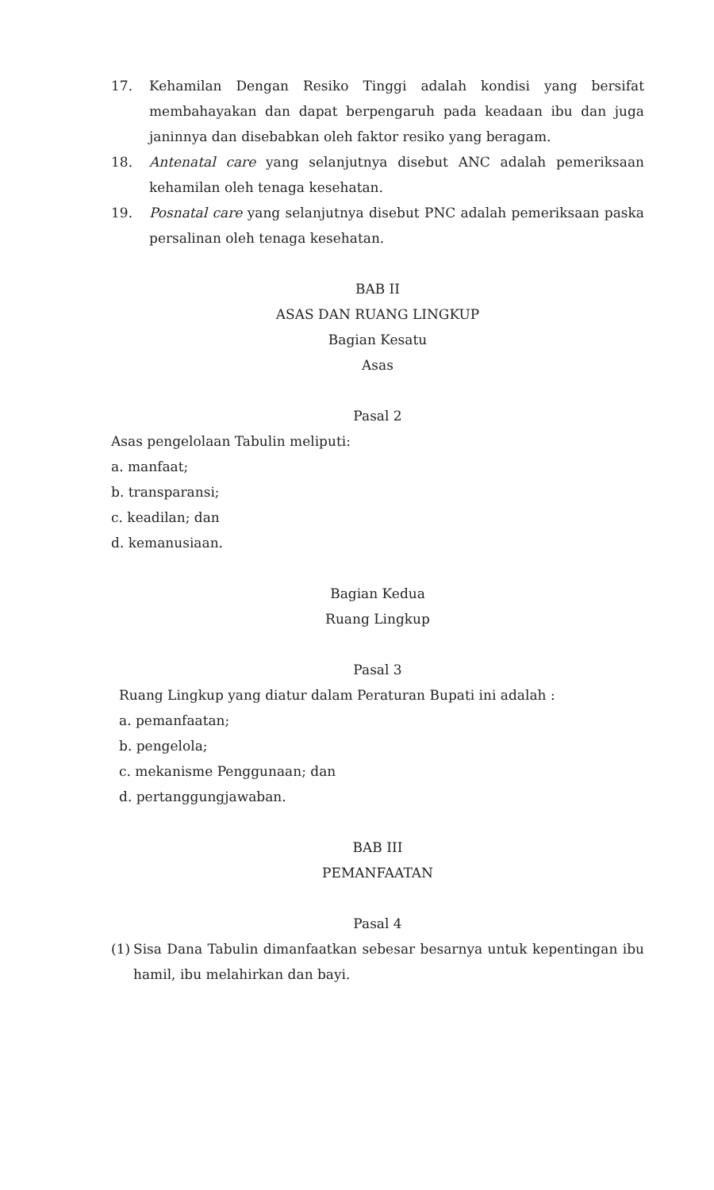17. Kehamilan Dengan Resiko Tinggi adalah kondisi yang bersifat membahayakan dan dapat berpengaruh pada keadaan ibu dan juga janinnya dan disebabkan oleh faktor resiko yang beragam.
18. Antenatal care yang selanjutnya disebut ANC adalah pemeriksaan kehamilan oleh tenaga kesehatan.
19. Posnatal care yang selanjutnya disebut PNC adalah pemeriksaan paska persalinan oleh tenaga kesehatan.
BAB II
ASAS DAN RUANG LINGKUP
Bagian Kesatu
Asas
Pasal 2
Asas pengelolaan Tabulin meliputi:
a. manfaat;
b. transparansi;
c. keadilan; dan
d. kemanusiaan.
Bagian Kedua
Ruang Lingkup
Pasal 3
Ruang Lingkup yang diatur dalam Peraturan Bupati ini adalah :
a. pemanfaatan;
b. pengelola;
c. mekanisme Penggunaan; dan
d. pertanggungjawaban.
BAB III
PEMANFAATAN
Pasal 4
(1) Sisa Dana Tabulin dimanfaatkan sebesar besarnya untuk kepentingan ibu hamil, ibu melahirkan dan bayi.